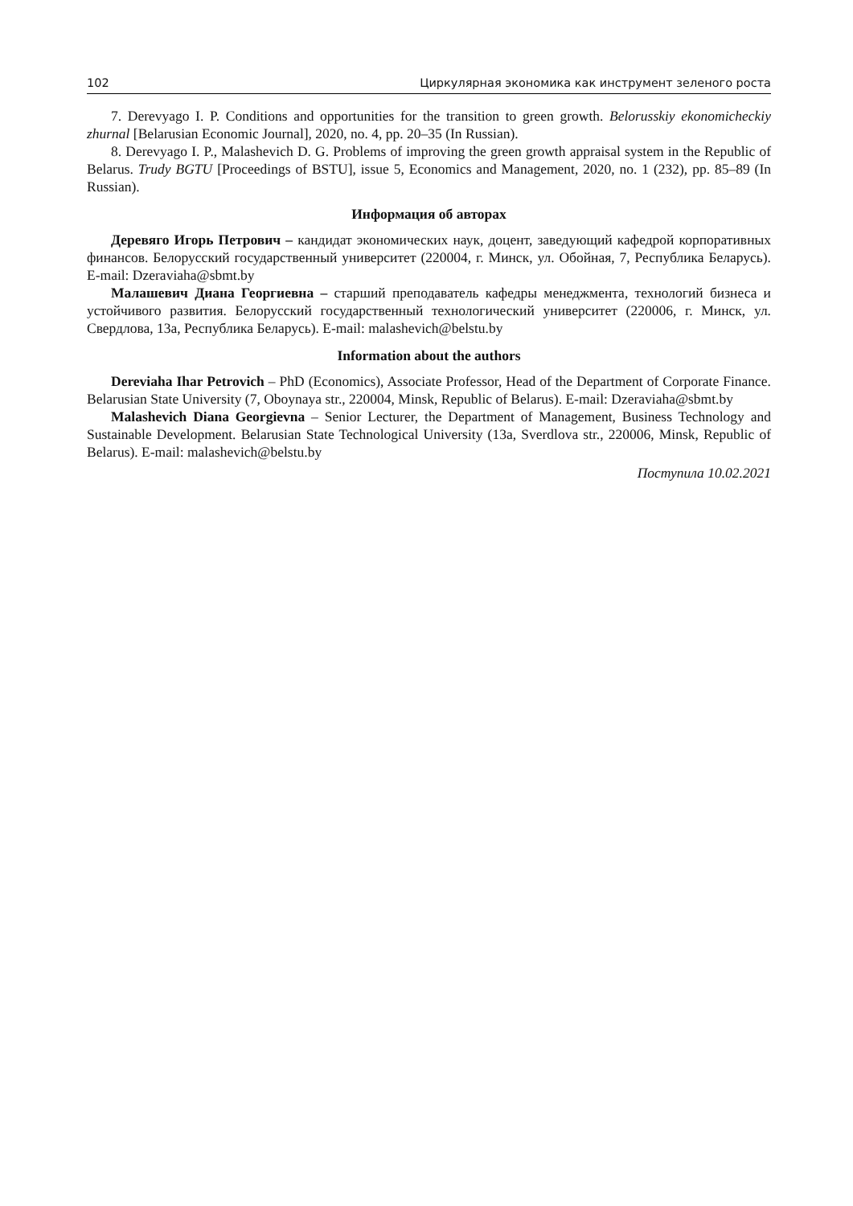102 Циркулярная экономика как инструмент зеленого роста
7. Derevyago I. P. Conditions and opportunities for the transition to green growth. Belorusskiy ekonomicheckiy zhurnal [Belarusian Economic Journal], 2020, no. 4, pp. 20–35 (In Russian).
8. Derevyago I. P., Malashevich D. G. Problems of improving the green growth appraisal system in the Republic of Belarus. Trudy BGTU [Proceedings of BSTU], issue 5, Economics and Management, 2020, no. 1 (232), pp. 85–89 (In Russian).
Информация об авторах
Деревяго Игорь Петрович – кандидат экономических наук, доцент, заведующий кафедрой корпоративных финансов. Белорусский государственный университет (220004, г. Минск, ул. Обойная, 7, Республика Беларусь). E-mail: Dzeraviaha@sbmt.by
Малашевич Диана Георгиевна – старший преподаватель кафедры менеджмента, технологий бизнеса и устойчивого развития. Белорусский государственный технологический университет (220006, г. Минск, ул. Свердлова, 13а, Республика Беларусь). E-mail: malashevich@belstu.by
Information about the authors
Dereviaha Ihar Petrovich – PhD (Economics), Associate Professor, Head of the Department of Corporate Finance. Belarusian State University (7, Oboynaya str., 220004, Minsk, Republic of Belarus). E-mail: Dzeraviaha@sbmt.by
Malashevich Diana Georgievna – Senior Lecturer, the Department of Management, Business Technology and Sustainable Development. Belarusian State Technological University (13a, Sverdlova str., 220006, Minsk, Republic of Belarus). E-mail: malashevich@belstu.by
Поступила 10.02.2021